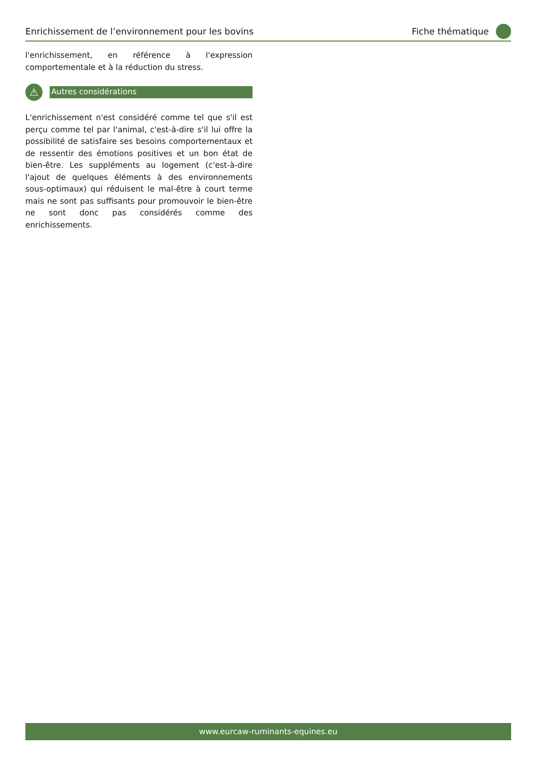Enrichissement de l’environnement pour les bovins Fiche thématique
l'enrichissement, en référence à l'expression comportementale et à la réduction du stress.
⚠
Autres considérations
L'enrichissement n'est considéré comme tel que s'il est perçu comme tel par l'animal, c'est-à-dire s'il lui offre la possibilité de satisfaire ses besoins comportementaux et de ressentir des émotions positives et un bon état de bien-être. Les suppléments au logement (c'est-à-dire l'ajout de quelques éléments à des environnements sous-optimaux) qui réduisent le mal-être à court terme mais ne sont pas suffisants pour promouvoir le bien-être ne sont donc pas considérés comme des enrichissements.
www.eurcaw-ruminants-equines.eu